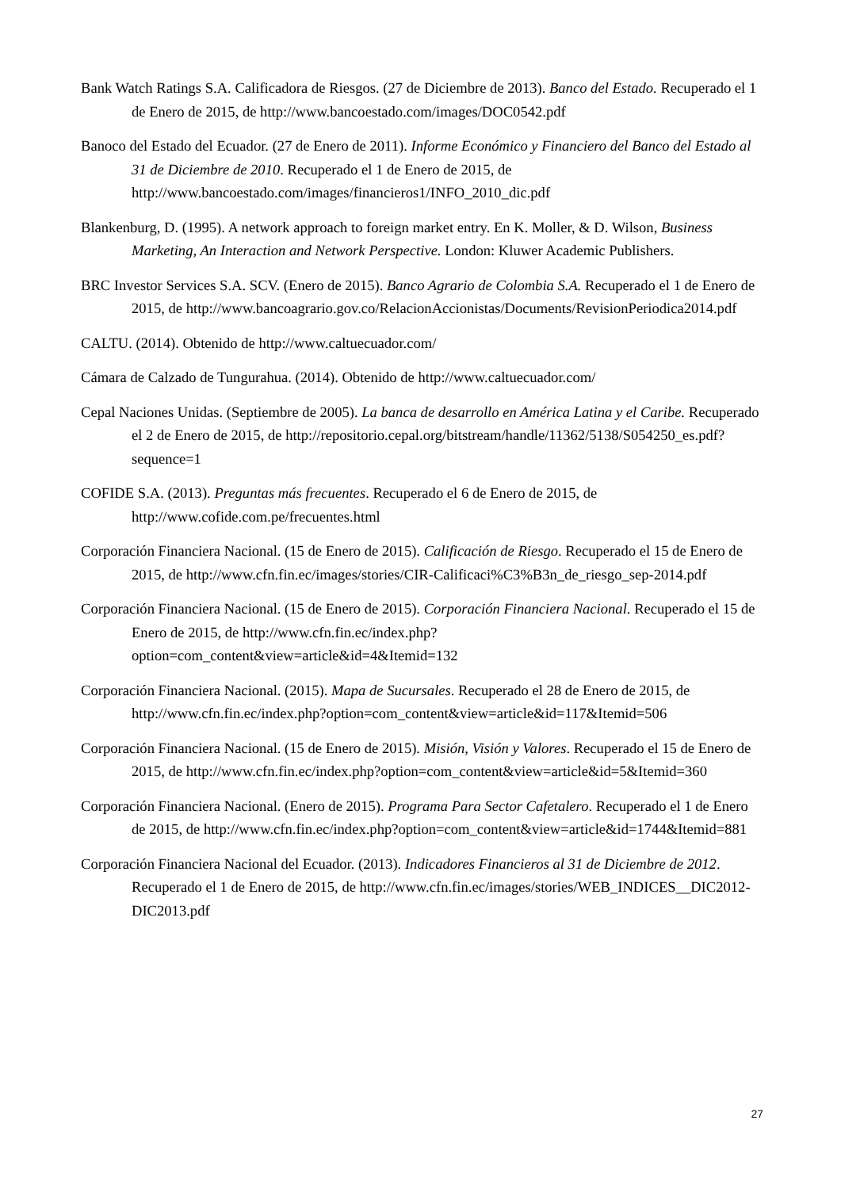Bank Watch Ratings S.A. Calificadora de Riesgos. (27 de Diciembre de 2013). Banco del Estado. Recuperado el 1 de Enero de 2015, de http://www.bancoestado.com/images/DOC0542.pdf
Banoco del Estado del Ecuador. (27 de Enero de 2011). Informe Económico y Financiero del Banco del Estado al 31 de Diciembre de 2010. Recuperado el 1 de Enero de 2015, de http://www.bancoestado.com/images/financieros1/INFO_2010_dic.pdf
Blankenburg, D. (1995). A network approach to foreign market entry. En K. Moller, & D. Wilson, Business Marketing, An Interaction and Network Perspective. London: Kluwer Academic Publishers.
BRC Investor Services S.A. SCV. (Enero de 2015). Banco Agrario de Colombia S.A. Recuperado el 1 de Enero de 2015, de http://www.bancoagrario.gov.co/RelacionAccionistas/Documents/RevisionPeriodica2014.pdf
CALTU. (2014). Obtenido de http://www.caltuecuador.com/
Cámara de Calzado de Tungurahua. (2014). Obtenido de http://www.caltuecuador.com/
Cepal Naciones Unidas. (Septiembre de 2005). La banca de desarrollo en América Latina y el Caribe. Recuperado el 2 de Enero de 2015, de http://repositorio.cepal.org/bitstream/handle/11362/5138/S054250_es.pdf?sequence=1
COFIDE S.A. (2013). Preguntas más frecuentes. Recuperado el 6 de Enero de 2015, de http://www.cofide.com.pe/frecuentes.html
Corporación Financiera Nacional. (15 de Enero de 2015). Calificación de Riesgo. Recuperado el 15 de Enero de 2015, de http://www.cfn.fin.ec/images/stories/CIR-Calificaci%C3%B3n_de_riesgo_sep-2014.pdf
Corporación Financiera Nacional. (15 de Enero de 2015). Corporación Financiera Nacional. Recuperado el 15 de Enero de 2015, de http://www.cfn.fin.ec/index.php?option=com_content&view=article&id=4&Itemid=132
Corporación Financiera Nacional. (2015). Mapa de Sucursales. Recuperado el 28 de Enero de 2015, de http://www.cfn.fin.ec/index.php?option=com_content&view=article&id=117&Itemid=506
Corporación Financiera Nacional. (15 de Enero de 2015). Misión, Visión y Valores. Recuperado el 15 de Enero de 2015, de http://www.cfn.fin.ec/index.php?option=com_content&view=article&id=5&Itemid=360
Corporación Financiera Nacional. (Enero de 2015). Programa Para Sector Cafetalero. Recuperado el 1 de Enero de 2015, de http://www.cfn.fin.ec/index.php?option=com_content&view=article&id=1744&Itemid=881
Corporación Financiera Nacional del Ecuador. (2013). Indicadores Financieros al 31 de Diciembre de 2012. Recuperado el 1 de Enero de 2015, de http://www.cfn.fin.ec/images/stories/WEB_INDICES__DIC2012-DIC2013.pdf
27